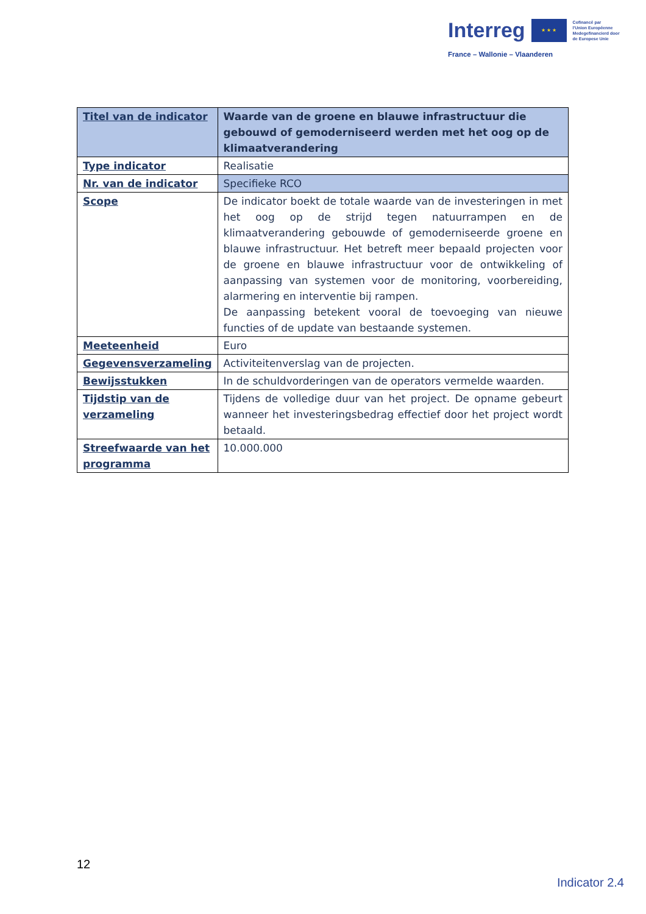Interreg
★ ★ ★
Cofinancé par
l'Union Européenne
Medegefinancierd door
de Europese Unie
France – Wallonie – Vlaanderen
| Titel van de indicator | Waarde van de groene en blauwe infrastructuur die gebouwd of gemoderniseerd werden met het oog op de klimaatverandering |
| Type indicator | Realisatie |
| Nr. van de indicator | Specifieke RCO |
| Scope | De indicator boekt de totale waarde van de investeringen in met het oog op de strijd tegen natuurrampen en de klimaatverandering gebouwde of gemoderniseerde groene en blauwe infrastructuur. Het betreft meer bepaald projecten voor de groene en blauwe infrastructuur voor de ontwikkeling of aanpassing van systemen voor de monitoring, voorbereiding, alarmering en interventie bij rampen. De aanpassing betekent vooral de toevoeging van nieuwe functies of de update van bestaande systemen. |
| Meeteenheid | Euro |
| Gegevensverzameling | Activiteitenverslag van de projecten. |
| Bewijsstukken | In de schuldvorderingen van de operators vermelde waarden. |
| Tijdstip van de verzameling | Tijdens de volledige duur van het project. De opname gebeurt wanneer het investeringsbedrag effectief door het project wordt betaald. |
| Streefwaarde van het programma | 10.000.000 |
12
Indicator 2.4